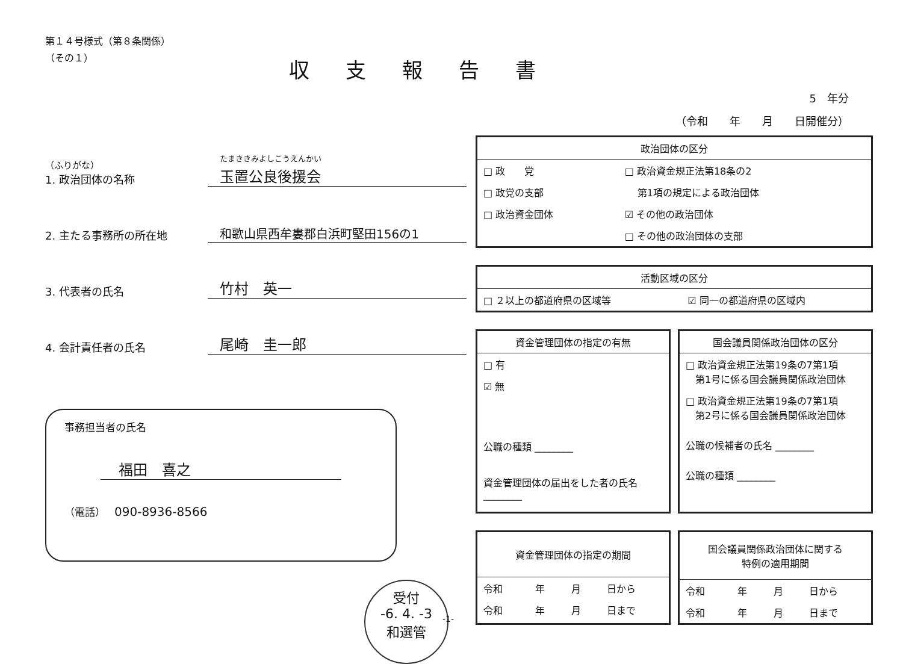収支報告書
5　年分
（令和　　年　　月　　日開催分）
第１４号様式（第８条関係）
（その１）
（ふりがな）
1. 政治団体の名称
たまききみよしこうえんかい
玉置公良後援会
2. 主たる事務所の所在地
和歌山県西牟婁郡白浜町堅田156の1
3. 代表者の氏名
竹村　英一
4. 会計責任者の氏名
尾崎　圭一郎
事務担当者の氏名
福田　喜之
（電話） 090-8936-8566
受付
-6. 4. -3
和選管
政治団体の区分
| □ 政 党 | □ 政治資金規正法第18条の2 |
| □ 政党の支部 | 第1項の規定による政治団体 |
| □ 政治資金団体 | ☑ その他の政治団体 |
| | □ その他の政治団体の支部 |
活動区域の区分
| □ ２以上の都道府県の区域等 | ☑ 同一の都道府県の区域内 |
資金管理団体の指定の有無
| □ 有 |
| ☑ 無 |
| 公職の種類 ________ |
| 資金管理団体の届出をした者の氏名 ________ |
国会議員関係政治団体の区分
| □ 政治資金規正法第19条の7第1項 第1号に係る国会議員関係政治団体 |
| □ 政治資金規正法第19条の7第1項 第2号に係る国会議員関係政治団体 |
| 公職の候補者の氏名 ________ |
| 公職の種類 ________ |
資金管理団体の指定の期間
| 令和 | 年 | 月 | 日から |
| 令和 | 年 | 月 | 日まで |
国会議員関係政治団体に関する
特例の適用期間
| 令和 | 年 | 月 | 日から |
| 令和 | 年 | 月 | 日まで |
-1-